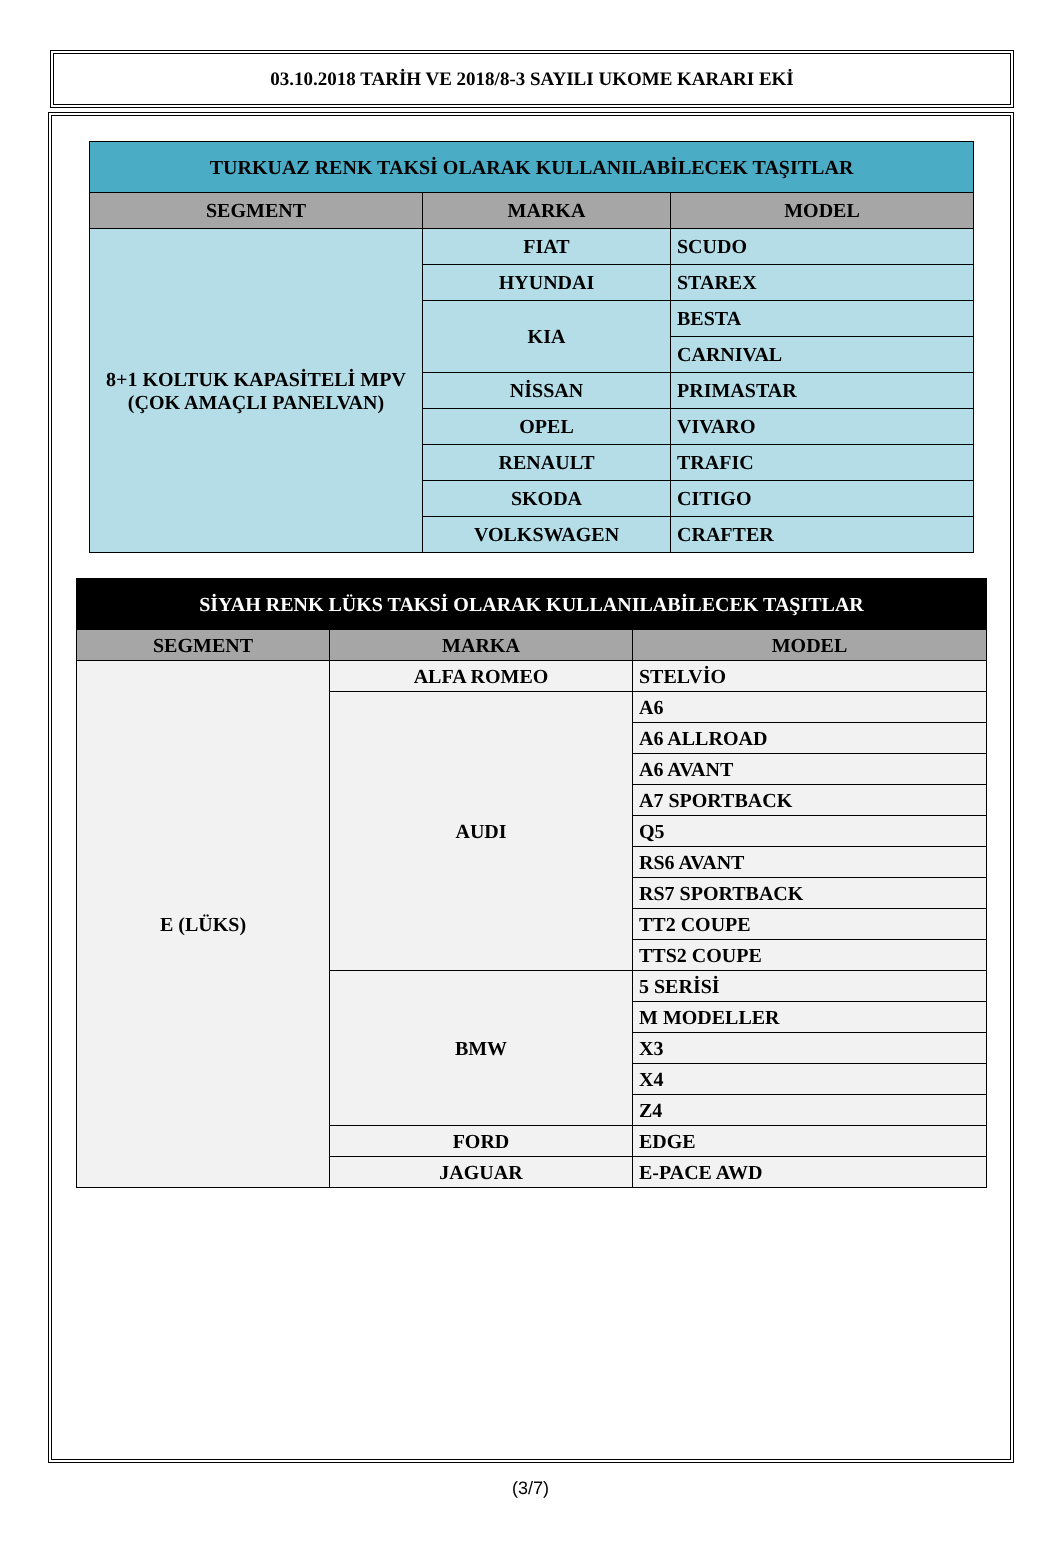03.10.2018 TARİH VE 2018/8-3 SAYILI UKOME KARARI EKİ
| TURKUAZ RENK TAKSİ OLARAK KULLANILABİLECEK TAŞITLAR | | |
| --- | --- | --- |
| SEGMENT | MARKA | MODEL |
| 8+1 KOLTUK KAPASİTELİ MPV (ÇOK AMAÇLI PANELVAN) | FIAT | SCUDO |
| | HYUNDAI | STAREX |
| | KIA | BESTA |
| | | CARNIVAL |
| | NİSSAN | PRIMASTAR |
| | OPEL | VIVARO |
| | RENAULT | TRAFIC |
| | SKODA | CITIGO |
| | VOLKSWAGEN | CRAFTER |
| SİYAH RENK LÜKS TAKSİ OLARAK KULLANILABİLECEK TAŞITLAR | | |
| --- | --- | --- |
| SEGMENT | MARKA | MODEL |
| E (LÜKS) | ALFA ROMEO | STELVİO |
| | AUDI | A6 |
| | | A6 ALLROAD |
| | | A6 AVANT |
| | | A7 SPORTBACK |
| | | Q5 |
| | | RS6 AVANT |
| | | RS7 SPORTBACK |
| | | TT2 COUPE |
| | | TTS2 COUPE |
| | BMW | 5 SERİSİ |
| | | M MODELLER |
| | | X3 |
| | | X4 |
| | | Z4 |
| | FORD | EDGE |
| | JAGUAR | E-PACE AWD |
(3/7)